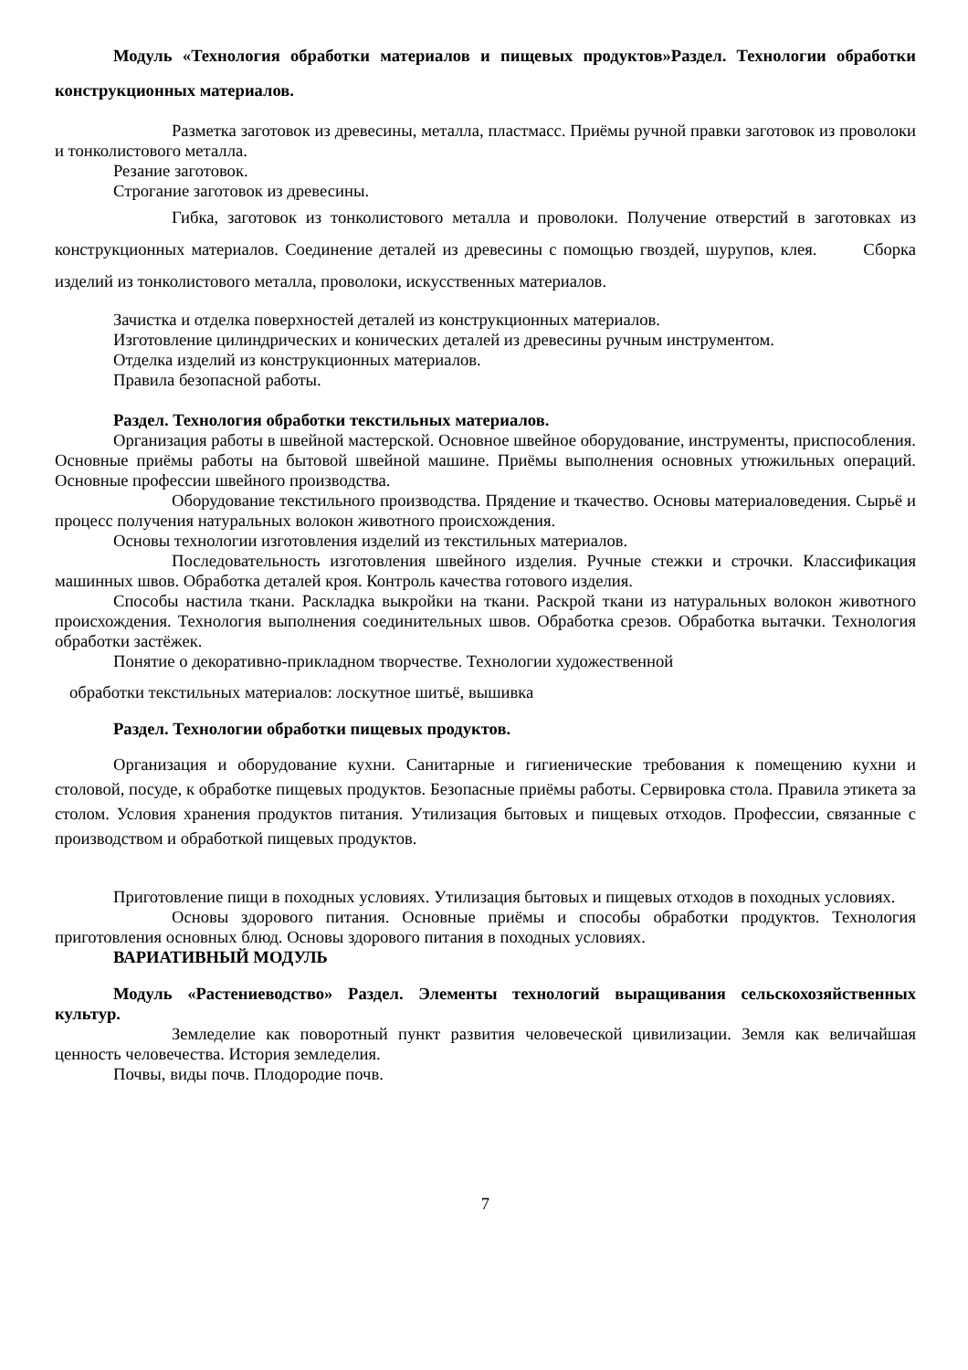Модуль «Технология обработки материалов и пищевых продуктов»Раздел. Технологии обработки конструкционных материалов.
Разметка заготовок из древесины, металла, пластмасс. Приёмы ручной правки заготовок из проволоки и тонколистового металла.
Резание заготовок.
Строгание заготовок из древесины.
Гибка, заготовок из тонколистового металла и проволоки. Получение отверстий в заготовках из конструкционных материалов. Соединение деталей из древесины с помощью гвоздей, шурупов, клея. Сборка изделий из тонколистового металла, проволоки, искусственных материалов.
Зачистка и отделка поверхностей деталей из конструкционных материалов.
Изготовление цилиндрических и конических деталей из древесины ручным инструментом.
Отделка изделий из конструкционных материалов.
Правила безопасной работы.
Раздел. Технология обработки текстильных материалов.
Организация работы в швейной мастерской. Основное швейное оборудование, инструменты, приспособления. Основные приёмы работы на бытовой швейной машине. Приёмы выполнения основных утюжильных операций. Основные профессии швейного производства.
Оборудование текстильного производства. Прядение и ткачество. Основы материаловедения. Сырьё и процесс получения натуральных волокон животного происхождения.
Основы технологии изготовления изделий из текстильных материалов.
Последовательность изготовления швейного изделия. Ручные стежки и строчки. Классификация машинных швов. Обработка деталей кроя. Контроль качества готового изделия.
Способы настила ткани. Раскладка выкройки на ткани. Раскрой ткани из натуральных волокон животного происхождения. Технология выполнения соединительных швов. Обработка срезов. Обработка вытачки. Технология обработки застёжек.
Понятие о декоративно-прикладном творчестве. Технологии художественной
обработки текстильных материалов: лоскутное шитьё, вышивка
Раздел. Технологии обработки пищевых продуктов.
Организация и оборудование кухни. Санитарные и гигиенические требования к помещению кухни и столовой, посуде, к обработке пищевых продуктов. Безопасные приёмы работы. Сервировка стола. Правила этикета за столом. Условия хранения продуктов питания. Утилизация бытовых и пищевых отходов. Профессии, связанные с производством и обработкой пищевых продуктов.
Приготовление пищи в походных условиях. Утилизация бытовых и пищевых отходов в походных условиях.
Основы здорового питания. Основные приёмы и способы обработки продуктов. Технология приготовления основных блюд. Основы здорового питания в походных условиях.
ВАРИАТИВНЫЙ МОДУЛЬ
Модуль «Растениеводство» Раздел. Элементы технологий выращивания сельскохозяйственных культур.
Земледелие как поворотный пункт развития человеческой цивилизации. Земля как величайшая ценность человечества. История земледелия.
Почвы, виды почв. Плодородие почв.
7